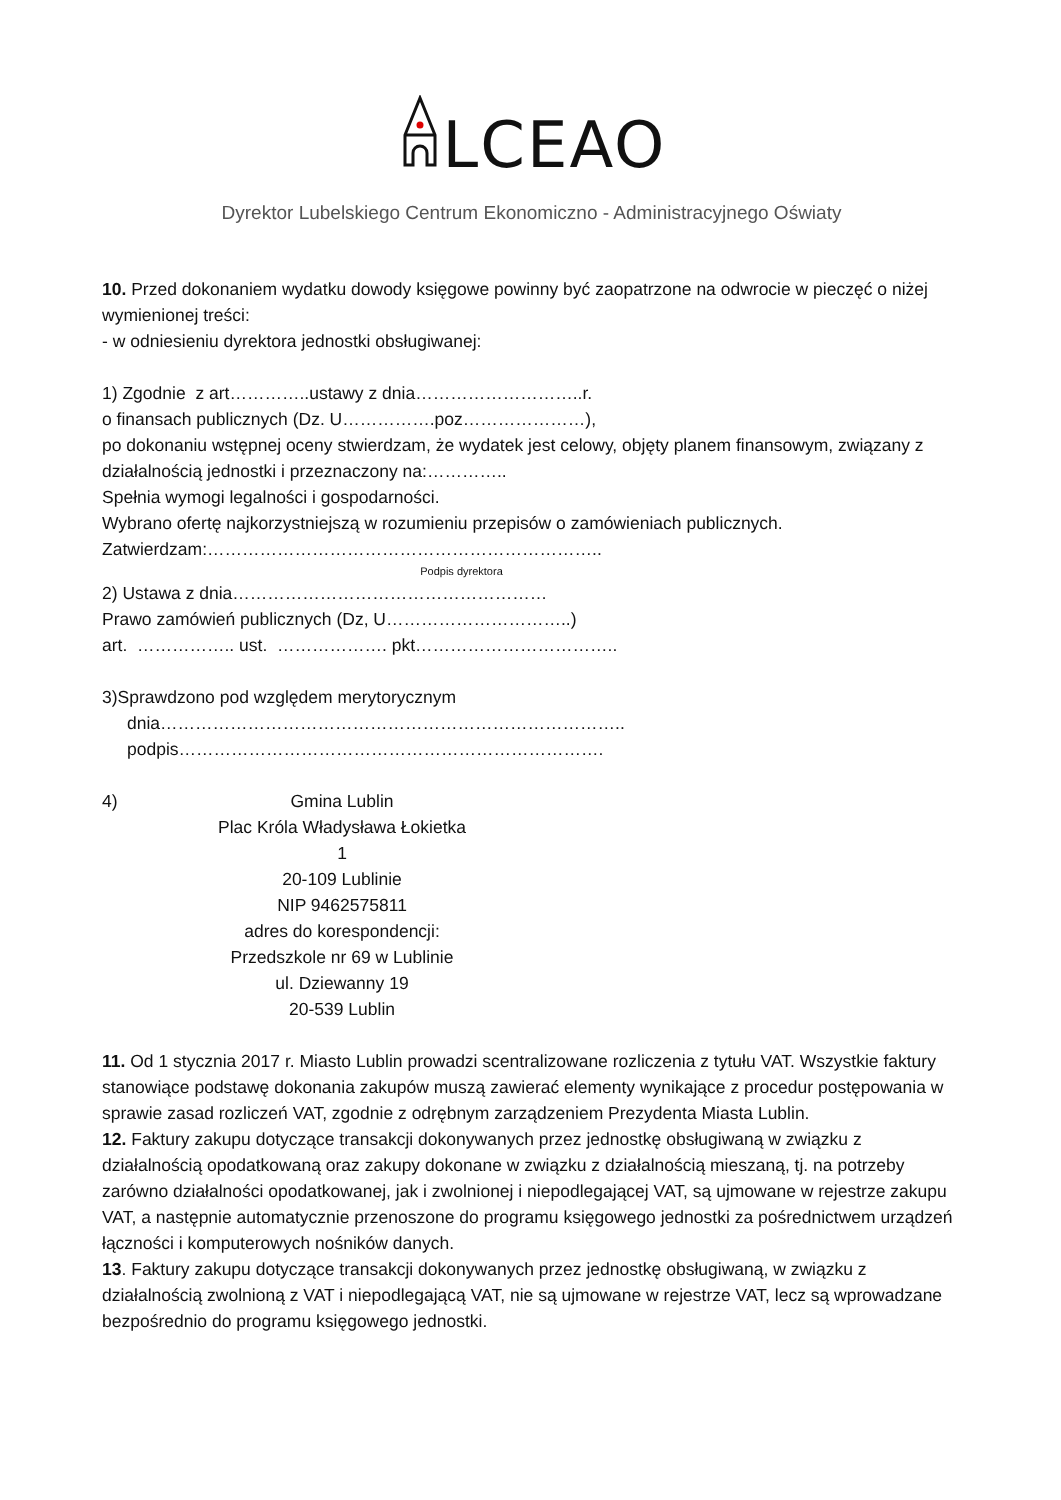LCEAO
Dyrektor Lubelskiego Centrum Ekonomiczno - Administracyjnego Oświaty
10. Przed dokonaniem wydatku dowody księgowe powinny być zaopatrzone na odwrocie w pieczęć o niżej wymienionej treści:
- w odniesieniu dyrektora jednostki obsługiwanej:
1) Zgodnie z art…………..ustawy z dnia………………………..r.
o finansach publicznych (Dz. U…………….poz…………………),
po dokonaniu wstępnej oceny stwierdzam, że wydatek jest celowy, objęty planem finansowym, związany z działalnością jednostki i przeznaczony na:…………..
Spełnia wymogi legalności i gospodarności.
Wybrano ofertę najkorzystniejszą w rozumieniu przepisów o zamówieniach publicznych.
Zatwierdzam:…………………………………………………………..
Podpis dyrektora
2) Ustawa z dnia………………………………………………
Prawo zamówień publicznych (Dz, U…………………………..)
art. …………….. ust. ………………. pkt……………………………..
3)Sprawdzono pod względem merytorycznym
dnia……………………………………………………………………..
podpis……………………………………………………………….
4)
Gmina Lublin
Plac Króla Władysława Łokietka 1
20-109 Lublinie
NIP 9462575811
adres do korespondencji:
Przedszkole nr 69 w Lublinie
ul. Dziewanny 19
20-539 Lublin
11. Od 1 stycznia 2017 r. Miasto Lublin prowadzi scentralizowane rozliczenia z tytułu VAT. Wszystkie faktury stanowiące podstawę dokonania zakupów muszą zawierać elementy wynikające z procedur postępowania w sprawie zasad rozliczeń VAT, zgodnie z odrębnym zarządzeniem Prezydenta Miasta Lublin.
12. Faktury zakupu dotyczące transakcji dokonywanych przez jednostkę obsługiwaną w związku z działalnością opodatkowaną oraz zakupy dokonane w związku z działalnością mieszaną, tj. na potrzeby zarówno działalności opodatkowanej, jak i zwolnionej i niepodlegającej VAT, są ujmowane w rejestrze zakupu VAT, a następnie automatycznie przenoszone do programu księgowego jednostki za pośrednictwem urządzeń łączności i komputerowych nośników danych.
13. Faktury zakupu dotyczące transakcji dokonywanych przez jednostkę obsługiwaną, w związku z działalnością zwolnioną z VAT i niepodlegającą VAT, nie są ujmowane w rejestrze VAT, lecz są wprowadzane bezpośrednio do programu księgowego jednostki.